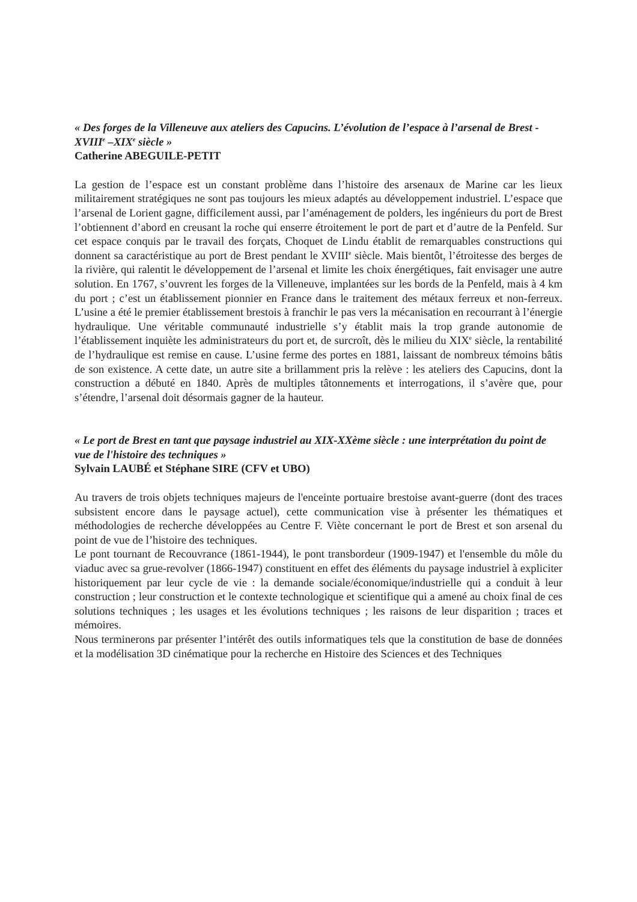« Des forges de la Villeneuve aux ateliers des Capucins. L’évolution de l’espace à l’arsenal de Brest - XVIII<sup>e</sup> –XIX<sup>e</sup> siècle »
Catherine ABEGUILE-PETIT
La gestion de l’espace est un constant problème dans l’histoire des arsenaux de Marine car les lieux militairement stratégiques ne sont pas toujours les mieux adaptés au développement industriel. L’espace que l’arsenal de Lorient gagne, difficilement aussi, par l’aménagement de polders, les ingénieurs du port de Brest l’obtiennent d’abord en creusant la roche qui enserre étroitement le port de part et d’autre de la Penfeld. Sur cet espace conquis par le travail des forçats, Choquet de Lindu établit de remarquables constructions qui donnent sa caractéristique au port de Brest pendant le XVIII<sup>e</sup> siècle. Mais bientôt, l’étroitesse des berges de la rivière, qui ralentit le développement de l’arsenal et limite les choix énergétiques, fait envisager une autre solution. En 1767, s’ouvrent les forges de la Villeneuve, implantées sur les bords de la Penfeld, mais à 4 km du port ; c’est un établissement pionnier en France dans le traitement des métaux ferreux et non-ferreux. L’usine a été le premier établissement brestois à franchir le pas vers la mécanisation en recourrant à l’énergie hydraulique. Une véritable communauté industrielle s’y établit mais la trop grande autonomie de l’établissement inquiète les administrateurs du port et, de surcroît, dès le milieu du XIX<sup>e</sup> siècle, la rentabilité de l’hydraulique est remise en cause. L’usine ferme des portes en 1881, laissant de nombreux témoins bâtis de son existence. A cette date, un autre site a brillamment pris la relève : les ateliers des Capucins, dont la construction a débuté en 1840. Après de multiples tâtonnements et interrogations, il s’avère que, pour s’étendre, l’arsenal doit désormais gagner de la hauteur.
« Le port de Brest en tant que paysage industriel au XIX-XXème siècle : une interprétation du point de vue de l'histoire des techniques »
Sylvain LAUBÉ et Stéphane SIRE (CFV et UBO)
Au travers de trois objets techniques majeurs de l'enceinte portuaire brestoise avant-guerre (dont des traces subsistent encore dans le paysage actuel), cette communication vise à présenter les thématiques et méthodologies de recherche développées au Centre F. Viète concernant le port de Brest et son arsenal du point de vue de l’histoire des techniques.
Le pont tournant de Recouvrance (1861-1944), le pont transbordeur (1909-1947) et l'ensemble du môle du viaduc avec sa grue-revolver (1866-1947) constituent en effet des éléments du paysage industriel à expliciter historiquement par leur cycle de vie : la demande sociale/économique/industrielle qui a conduit à leur construction ; leur construction et le contexte technologique et scientifique qui a amené au choix final de ces solutions techniques ; les usages et les évolutions techniques ; les raisons de leur disparition ; traces et mémoires.
Nous terminerons par présenter l’intérêt des outils informatiques tels que la constitution de base de données et la modélisation 3D cinématique pour la recherche en Histoire des Sciences et des Techniques